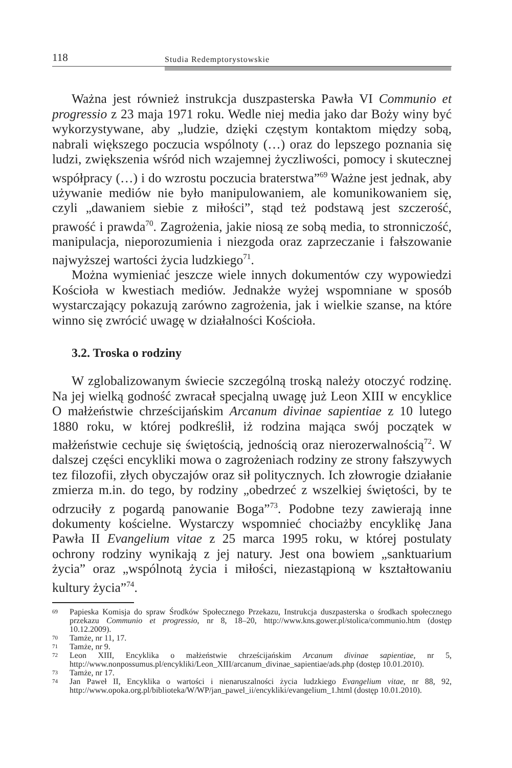118 Studia Redemptorystowskie
Ważna jest również instrukcja duszpasterska Pawła VI Communio et progressio z 23 maja 1971 roku. Wedle niej media jako dar Boży winy być wykorzystywane, aby „ludzie, dzięki częstym kontaktom między sobą, nabrali większego poczucia wspólnoty (…) oraz do lepszego poznania się ludzi, zwiększenia wśród nich wzajemnej życzliwości, pomocy i skutecznej współpracy (…) i do wzrostu poczucia braterstwa”<sup>69</sup> Ważne jest jednak, aby używanie mediów nie było manipulowaniem, ale komunikowaniem się, czyli „dawaniem siebie z miłości”, stąd też podstawą jest szczerość, prawość i prawda<sup>70</sup>. Zagrożenia, jakie niosą ze sobą media, to stronniczość, manipulacja, nieporozumienia i niezgoda oraz zaprzeczanie i fałszowanie najwyższej wartości życia ludzkiego<sup>71</sup>.
Można wymieniać jeszcze wiele innych dokumentów czy wypowiedzi Kościoła w kwestiach mediów. Jednakże wyżej wspomniane w sposób wystarczający pokazują zarówno zagrożenia, jak i wielkie szanse, na które winno się zwrócić uwagę w działalności Kościoła.
3.2. Troska o rodziny
W zglobalizowanym świecie szczególną troską należy otoczyć rodzinę. Na jej wielką godność zwracał specjalną uwagę już Leon XIII w encyklice O małżeństwie chrześcijańskim Arcanum divinae sapientiae z 10 lutego 1880 roku, w której podkreślił, iż rodzina mająca swój początek w małżeństwie cechuje się świętością, jednością oraz nierozerwalnością<sup>72</sup>. W dalszej części encykliki mowa o zagrożeniach rodziny ze strony fałszywych tez filozofii, złych obyczajów oraz sił politycznych. Ich złowrogie działanie zmierza m.in. do tego, by rodziny „obedrzeć z wszelkiej świętości, by te odrzuciły z pogardą panowanie Boga”<sup>73</sup>. Podobne tezy zawierają inne dokumenty kościelne. Wystarczy wspomnieć chociażby encyklikę Jana Pawła II Evangelium vitae z 25 marca 1995 roku, w której postulaty ochrony rodziny wynikają z jej natury. Jest ona bowiem „sanktuarium życia” oraz „wspólnotą życia i miłości, niezastąpioną w kształtowaniu kultury życia”<sup>74</sup>.
69 Papieska Komisja do spraw Środków Społecznego Przekazu, Instrukcja duszpasterska o środkach społecznego przekazu Communio et progressio, nr 8, 18–20, http://www.kns.gower.pl/stolica/communio.htm (dostęp 10.12.2009).
70 Tamże, nr 11, 17.
71 Tamże, nr 9.
72 Leon XIII, Encyklika o małżeństwie chrześcijańskim Arcanum divinae sapientiae, nr 5, http://www.nonpossumus.pl/encykliki/Leon_XIII/arcanum_divinae_sapientiae/ads.php (dostęp 10.01.2010).
73 Tamże, nr 17.
74 Jan Paweł II, Encyklika o wartości i nienaruszalności życia ludzkiego Evangelium vitae, nr 88, 92, http://www.opoka.org.pl/biblioteka/W/WP/jan_pawel_ii/encykliki/evangelium_1.html (dostęp 10.01.2010).